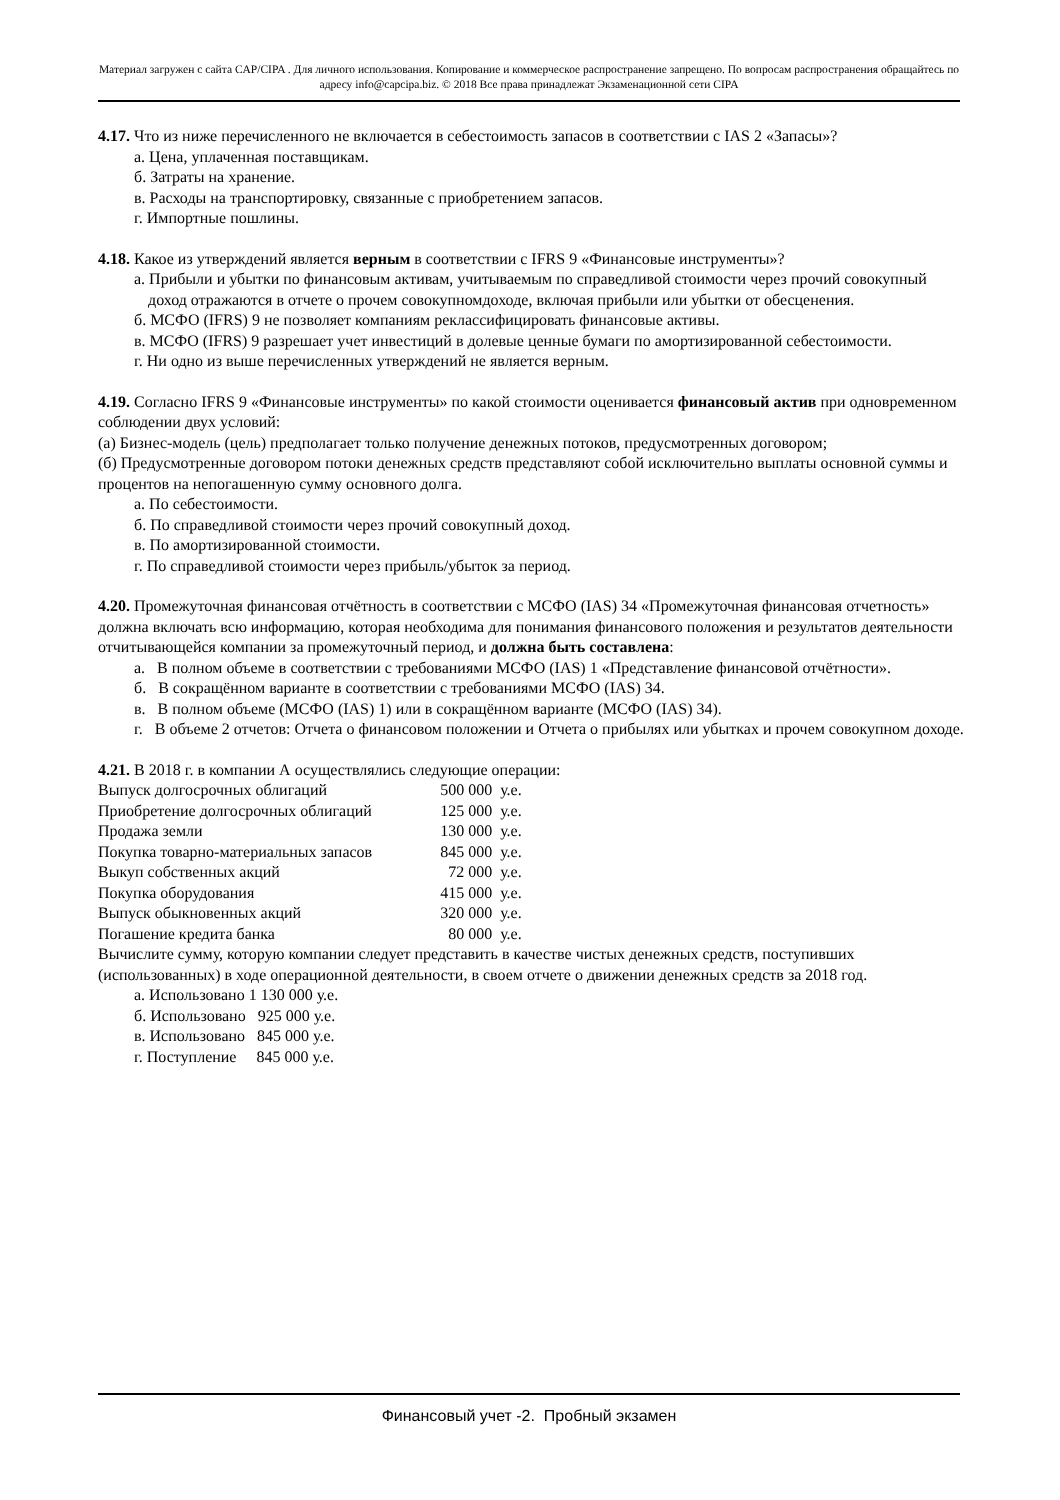Материал загружен с сайта CAP/CIPA . Для личного использования. Копирование и коммерческое распространение запрещено. По вопросам распространения обращайтесь по адресу info@capcipa.biz. © 2018 Все права принадлежат Экзаменационной сети CIPA
4.17. Что из ниже перечисленного не включается в себестоимость запасов в соответствии с IAS 2 «Запасы»?
а. Цена, уплаченная поставщикам.
б. Затраты на хранение.
в. Расходы на транспортировку, связанные с приобретением запасов.
г. Импортные пошлины.
4.18. Какое из утверждений является верным в соответствии с IFRS 9 «Финансовые инструменты»?
а. Прибыли и убытки по финансовым активам, учитываемым по справедливой стоимости через прочий совокупный доход отражаются в отчете о прочем совокупномдоходе, включая прибыли или убытки от обесценения.
б. МСФО (IFRS) 9 не позволяет компаниям реклассифицировать финансовые активы.
в. МСФО (IFRS) 9 разрешает учет инвестиций в долевые ценные бумаги по амортизированной себестоимости.
г. Ни одно из выше перечисленных утверждений не является верным.
4.19. Согласно IFRS 9 «Финансовые инструменты» по какой стоимости оценивается финансовый актив при одновременном соблюдении двух условий:
(а) Бизнес-модель (цель) предполагает только получение денежных потоков, предусмотренных договором;
(б) Предусмотренные договором потоки денежных средств представляют собой исключительно выплаты основной суммы и процентов на непогашенную сумму основного долга.
а. По себестоимости.
б. По справедливой стоимости через прочий совокупный доход.
в. По амортизированной стоимости.
г. По справедливой стоимости через прибыль/убыток за период.
4.20. Промежуточная финансовая отчётность в соответствии с МСФО (IAS) 34 «Промежуточная финансовая отчетность» должна включать всю информацию, которая необходима для понимания финансового положения и результатов деятельности отчитывающейся компании за промежуточный период, и должна быть составлена:
а. В полном объеме в соответствии с требованиями МСФО (IAS) 1 «Представление финансовой отчётности».
б. В сокращённом варианте в соответствии с требованиями МСФО (IAS) 34.
в. В полном объеме (МСФО (IAS) 1) или в сокращённом варианте (МСФО (IAS) 34).
г. В объеме 2 отчетов: Отчета о финансовом положении и Отчета о прибылях или убытках и прочем совокупном доходе.
4.21. В 2018 г. в компании А осуществлялись следующие операции:
| Выпуск долгосрочных облигаций | 500 000 | у.е. |
| Приобретение долгосрочных облигаций | 125 000 | у.е. |
| Продажа земли | 130 000 | у.е. |
| Покупка товарно-материальных запасов | 845 000 | у.е. |
| Выкуп собственных акций | 72 000 | у.е. |
| Покупка оборудования | 415 000 | у.е. |
| Выпуск обыкновенных акций | 320 000 | у.е. |
| Погашение кредита банка | 80 000 | у.е. |
Вычислите сумму, которую компании следует представить в качестве чистых денежных средств, поступивших (использованных) в ходе операционной деятельности, в своем отчете о движении денежных средств за 2018 год.
а. Использовано 1 130 000 у.е.
б. Использовано 925 000 у.е.
в. Использовано 845 000 у.е.
г. Поступление 845 000 у.е.
Финансовый учет -2. Пробный экзамен